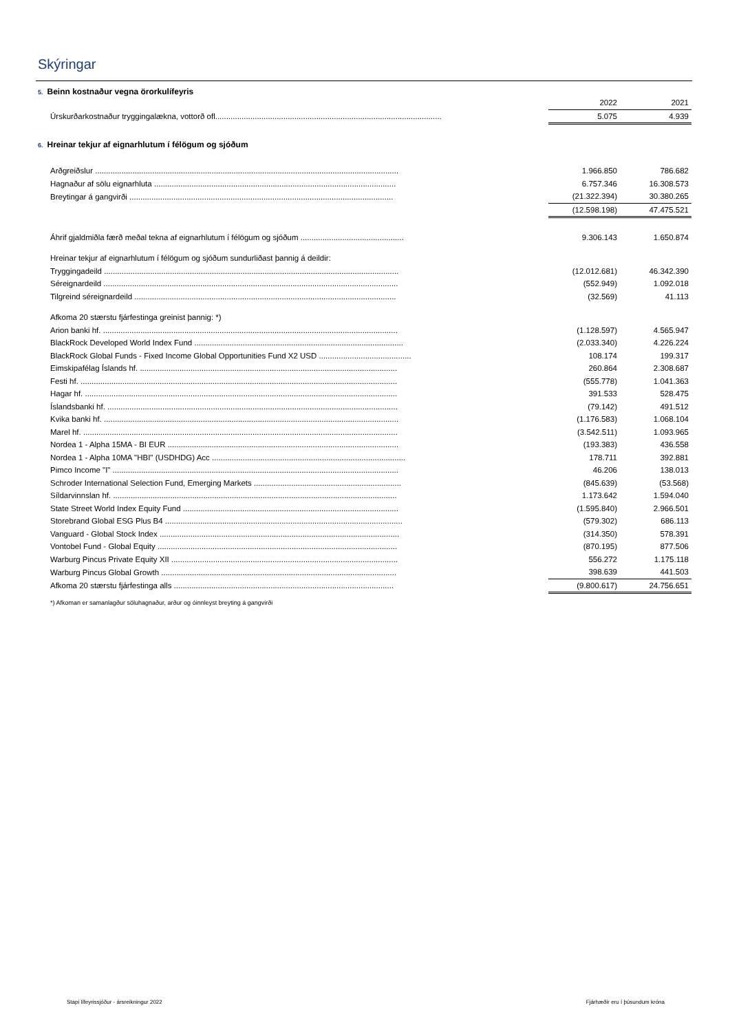Skýringar
5. Beinn kostnaður vegna örorkulífeyris
| | 2022 | 2021 |
| Úrskurðarkostnaður tryggingalækna, vottorð ofl....................................................................................................... | 5.075 | 4.939 |
6. Hreinar tekjur af eignarhlutum í félögum og sjóðum
| Arðgreiðslur .......................................................................................................................................... | 1.966.850 | 786.682 |
| Hagnaður af sölu eignarhluta .............................................................................................................. | 6.757.346 | 16.308.573 |
| Breytingar á gangvirði ........................................................................................................................ | (21.322.394) | 30.380.265 |
| | (12.598.198) | 47.475.521 |
| Áhrif gjaldmiðla færð meðal tekna af eignarhlutum í félögum og sjóðum ............................................... | 9.306.143 | 1.650.874 |
| Hreinar tekjur af eignarhlutum í félögum og sjóðum sundurliðast þannig á deildir: | | |
| Tryggingadeild ...................................................................................................................................... | (12.012.681) | 46.342.390 |
| Séreignardeild ...................................................................................................................................... | (552.949) | 1.092.018 |
| Tilgreind séreignardeild ....................................................................................................................... | (32.569) | 41.113 |
| Afkoma 20 stærstu fjárfestinga greinist þannig: *) | | |
| Arion banki hf. ...................................................................................................................................... | (1.128.597) | 4.565.947 |
| BlackRock Developed World Index Fund ............................................................................................... | (2.033.340) | 4.226.224 |
| BlackRock Global Funds - Fixed Income Global Opportunities Fund X2 USD .......................................... | 108.174 | 199.317 |
| Eimskipafélag Íslands hf. ..................................................................................................................... | 260.864 | 2.308.687 |
| Festi hf. ................................................................................................................................................ | (555.778) | 1.041.363 |
| Hagar hf. .............................................................................................................................................. | 391.533 | 528.475 |
| Íslandsbanki hf. .................................................................................................................................... | (79.142) | 491.512 |
| Kvika banki hf. ...................................................................................................................................... | (1.176.583) | 1.068.104 |
| Marel hf. ............................................................................................................................................... | (3.542.511) | 1.093.965 |
| Nordea 1 - Alpha 15MA - BI EUR ......................................................................................................... | (193.383) | 436.558 |
| Nordea 1 - Alpha 10MA "HBI" (USDHDG) Acc ........................................................................................ | 178.711 | 392.881 |
| Pimco Income "I" .................................................................................................................................. | 46.206 | 138.013 |
| Schroder International Selection Fund, Emerging Markets ................................................................... | (845.639) | (53.568) |
| Síldarvinnslan hf. ................................................................................................................................. | 1.173.642 | 1.594.040 |
| State Street World Index Equity Fund .................................................................................................. | (1.595.840) | 2.966.501 |
| Storebrand Global ESG Plus B4 ............................................................................................................ | (579.302) | 686.113 |
| Vanguard - Global Stock Index ............................................................................................................. | (314.350) | 578.391 |
| Vontobel Fund - Global Equity ............................................................................................................. | (870.195) | 877.506 |
| Warburg Pincus Private Equity XII ....................................................................................................... | 556.272 | 1.175.118 |
| Warburg Pincus Global Growth ........................................................................................................... | 398.639 | 441.503 |
| Afkoma 20 stærstu fjárfestinga alls .................................................................................................... | (9.800.617) | 24.756.651 |
*) Afkoman er samanlagður söluhagnaður, arður og óinnleyst breyting á gangvirði
Stapi lífeyrissjóður - ársreikningur 2022 Fjárhæðir eru í þúsundum króna